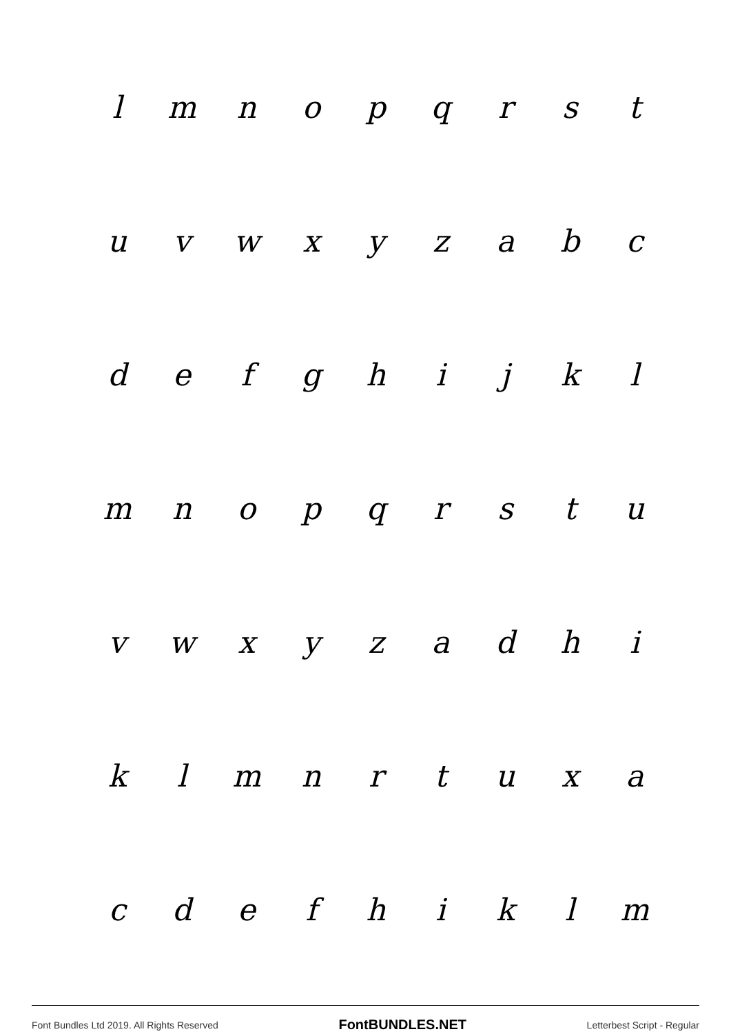lmnopqrst
uvwxyzabc
defghijkl
mnopqrstu
vwxyzadhi
klmnrtuxa
cdefhiklm
Font Bundles Ltd 2019. All Rights Reserved FontBUNDLES.NET Letterbest Script - Regular